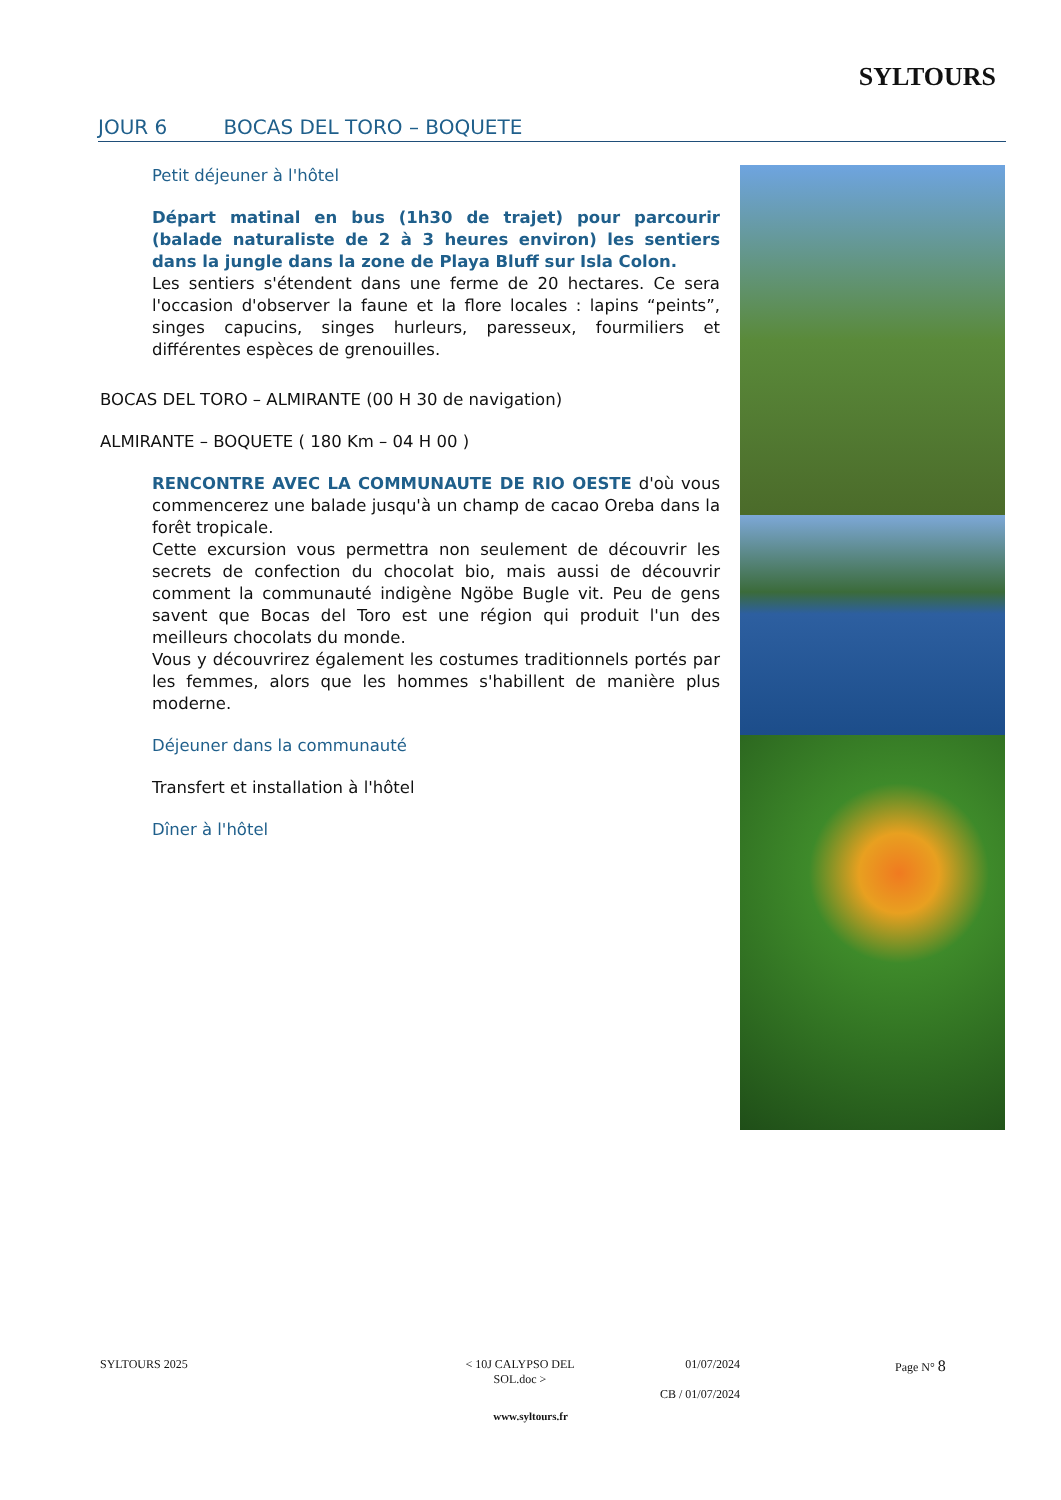SYLTOURS
JOUR 6 BOCAS DEL TORO – BOQUETE
Petit déjeuner à l'hôtel
Départ matinal en bus (1h30 de trajet) pour parcourir (balade naturaliste de 2 à 3 heures environ) les sentiers dans la jungle dans la zone de Playa Bluff sur Isla Colon.
Les sentiers s'étendent dans une ferme de 20 hectares. Ce sera l'occasion d'observer la faune et la flore locales : lapins “peints”, singes capucins, singes hurleurs, paresseux, fourmiliers et différentes espèces de grenouilles.
BOCAS DEL TORO – ALMIRANTE (00 H 30 de navigation)
ALMIRANTE – BOQUETE ( 180 Km – 04 H 00 )
RENCONTRE AVEC LA COMMUNAUTE DE RIO OESTE d'où vous commencerez une balade jusqu'à un champ de cacao Oreba dans la forêt tropicale.
Cette excursion vous permettra non seulement de découvrir les secrets de confection du chocolat bio, mais aussi de découvrir comment la communauté indigène Ngöbe Bugle vit. Peu de gens savent que Bocas del Toro est une région qui produit l'un des meilleurs chocolats du monde.
Vous y découvrirez également les costumes traditionnels portés par les femmes, alors que les hommes s'habillent de manière plus moderne.
Déjeuner dans la communauté
Transfert et installation à l'hôtel
Dîner à l'hôtel
SYLTOURS 2025 < 10J CALYPSO DEL SOL.doc >
01/07/2024
CB / 01/07/2024
Page N° 8
www.syltours.fr